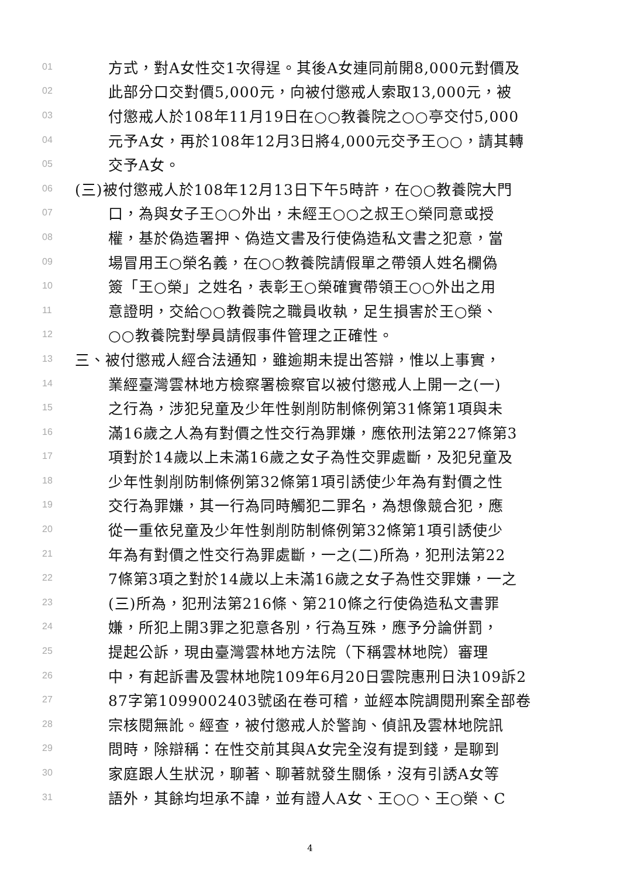01 方式，對A女性交1次得逞。其後A女連同前開8,000元對價及
02 此部分口交對價5,000元，向被付懲戒人索取13,000元，被
03 付懲戒人於108年11月19日在○○教養院之○○亭交付5,000
04 元予A女，再於108年12月3日將4,000元交予王○○，請其轉
05 交予A女。
06 (三)被付懲戒人於108年12月13日下午5時許，在○○教養院大門
07 口，為與女子王○○外出，未經王○○之叔王○榮同意或授
08 權，基於偽造署押、偽造文書及行使偽造私文書之犯意，當
09 場冒用王○榮名義，在○○教養院請假單之帶領人姓名欄偽
10 簽「王○榮」之姓名，表彰王○榮確實帶領王○○外出之用
11 意證明，交給○○教養院之職員收執，足生損害於王○榮、
12 ○○教養院對學員請假事件管理之正確性。
13 三、被付懲戒人經合法通知，雖逾期未提出答辯，惟以上事實，
14 業經臺灣雲林地方檢察署檢察官以被付懲戒人上開一之(一)
15 之行為，涉犯兒童及少年性剝削防制條例第31條第1項與未
16 滿16歲之人為有對價之性交行為罪嫌，應依刑法第227條第3
17 項對於14歲以上未滿16歲之女子為性交罪處斷，及犯兒童及
18 少年性剝削防制條例第32條第1項引誘使少年為有對價之性
19 交行為罪嫌，其一行為同時觸犯二罪名，為想像競合犯，應
20 從一重依兒童及少年性剝削防制條例第32條第1項引誘使少
21 年為有對價之性交行為罪處斷，一之(二)所為，犯刑法第22
22 7條第3項之對於14歲以上未滿16歲之女子為性交罪嫌，一之
23 (三)所為，犯刑法第216條、第210條之行使偽造私文書罪
24 嫌，所犯上開3罪之犯意各別，行為互殊，應予分論併罰，
25 提起公訴，現由臺灣雲林地方法院（下稱雲林地院）審理
26 中，有起訴書及雲林地院109年6月20日雲院惠刑日決109訴2
27 87字第1099002403號函在卷可稽，並經本院調閱刑案全部卷
28 宗核閱無訛。經查，被付懲戒人於警詢、偵訊及雲林地院訊
29 問時，除辯稱：在性交前其與A女完全沒有提到錢，是聊到
30 家庭跟人生狀況，聊著、聊著就發生關係，沒有引誘A女等
31 語外，其餘均坦承不諱，並有證人A女、王○○、王○榮、C
4